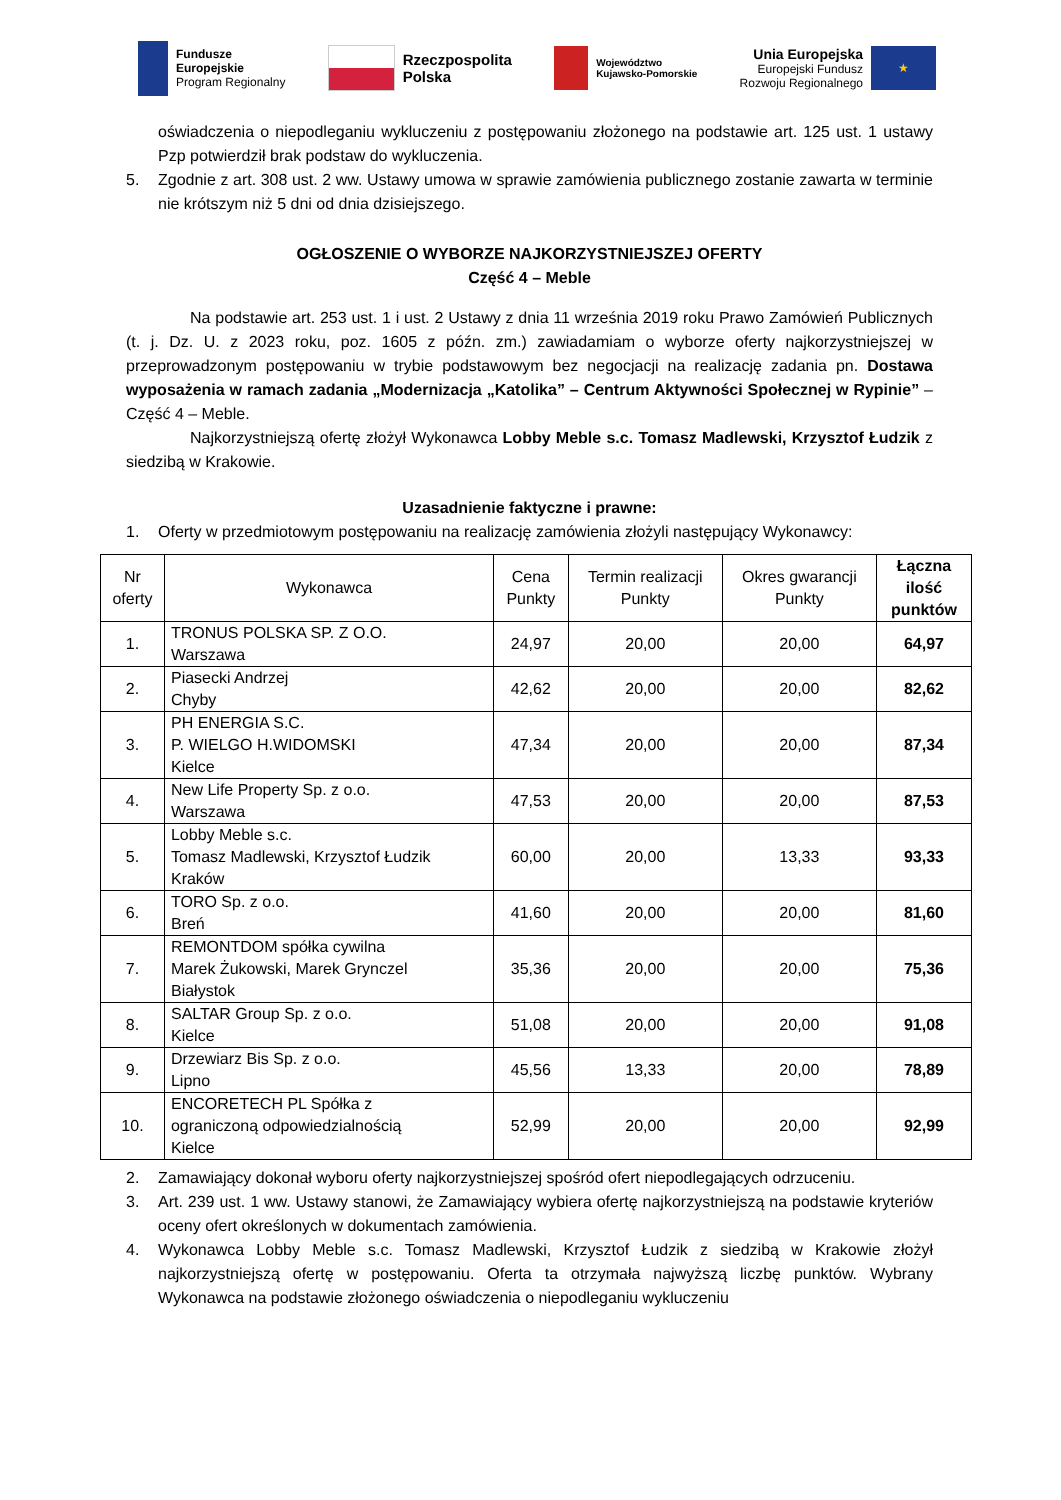Fundusze
Europejskie
Program Regionalny
Rzeczpospolita
Polska
Województwo
Kujawsko-Pomorskie
Unia Europejska
Europejski Fundusz
Rozwoju Regionalnego
★
oświadczenia o niepodleganiu wykluczeniu z postępowaniu złożonego na podstawie art. 125 ust. 1 ustawy Pzp potwierdził brak podstaw do wykluczenia.
5. Zgodnie z art. 308 ust. 2 ww. Ustawy umowa w sprawie zamówienia publicznego zostanie zawarta w terminie nie krótszym niż 5 dni od dnia dzisiejszego.
OGŁOSZENIE O WYBORZE NAJKORZYSTNIEJSZEJ OFERTY
Część 4 – Meble
Na podstawie art. 253 ust. 1 i ust. 2 Ustawy z dnia 11 września 2019 roku Prawo Zamówień Publicznych (t. j. Dz. U. z 2023 roku, poz. 1605 z późn. zm.) zawiadamiam o wyborze oferty najkorzystniejszej w przeprowadzonym postępowaniu w trybie podstawowym bez negocjacji na realizację zadania pn. Dostawa wyposażenia w ramach zadania „Modernizacja „Katolika” – Centrum Aktywności Społecznej w Rypinie” – Część 4 – Meble.
Najkorzystniejszą ofertę złożył Wykonawca Lobby Meble s.c. Tomasz Madlewski, Krzysztof Łudzik z siedzibą w Krakowie.
Uzasadnienie faktyczne i prawne:
1. Oferty w przedmiotowym postępowaniu na realizację zamówienia złożyli następujący Wykonawcy:
| Nr oferty | Wykonawca | Cena Punkty | Termin realizacji Punkty | Okres gwarancji Punkty | Łączna ilość punktów |
| --- | --- | --- | --- | --- | --- |
| 1. | TRONUS POLSKA SP. Z O.O. Warszawa | 24,97 | 20,00 | 20,00 | 64,97 |
| 2. | Piasecki Andrzej Chyby | 42,62 | 20,00 | 20,00 | 82,62 |
| 3. | PH ENERGIA S.C. P. WIELGO H.WIDOMSKI Kielce | 47,34 | 20,00 | 20,00 | 87,34 |
| 4. | New Life Property Sp. z o.o. Warszawa | 47,53 | 20,00 | 20,00 | 87,53 |
| 5. | Lobby Meble s.c. Tomasz Madlewski, Krzysztof Łudzik Kraków | 60,00 | 20,00 | 13,33 | 93,33 |
| 6. | TORO Sp. z o.o. Breń | 41,60 | 20,00 | 20,00 | 81,60 |
| 7. | REMONTDOM spółka cywilna Marek Żukowski, Marek Grynczel Białystok | 35,36 | 20,00 | 20,00 | 75,36 |
| 8. | SALTAR Group Sp. z o.o. Kielce | 51,08 | 20,00 | 20,00 | 91,08 |
| 9. | Drzewiarz Bis Sp. z o.o. Lipno | 45,56 | 13,33 | 20,00 | 78,89 |
| 10. | ENCORETECH PL Spółka z ograniczoną odpowiedzialnością Kielce | 52,99 | 20,00 | 20,00 | 92,99 |
2. Zamawiający dokonał wyboru oferty najkorzystniejszej spośród ofert niepodlegających odrzuceniu.
3. Art. 239 ust. 1 ww. Ustawy stanowi, że Zamawiający wybiera ofertę najkorzystniejszą na podstawie kryteriów oceny ofert określonych w dokumentach zamówienia.
4. Wykonawca Lobby Meble s.c. Tomasz Madlewski, Krzysztof Łudzik z siedzibą w Krakowie złożył najkorzystniejszą ofertę w postępowaniu. Oferta ta otrzymała najwyższą liczbę punktów. Wybrany Wykonawca na podstawie złożonego oświadczenia o niepodleganiu wykluczeniu